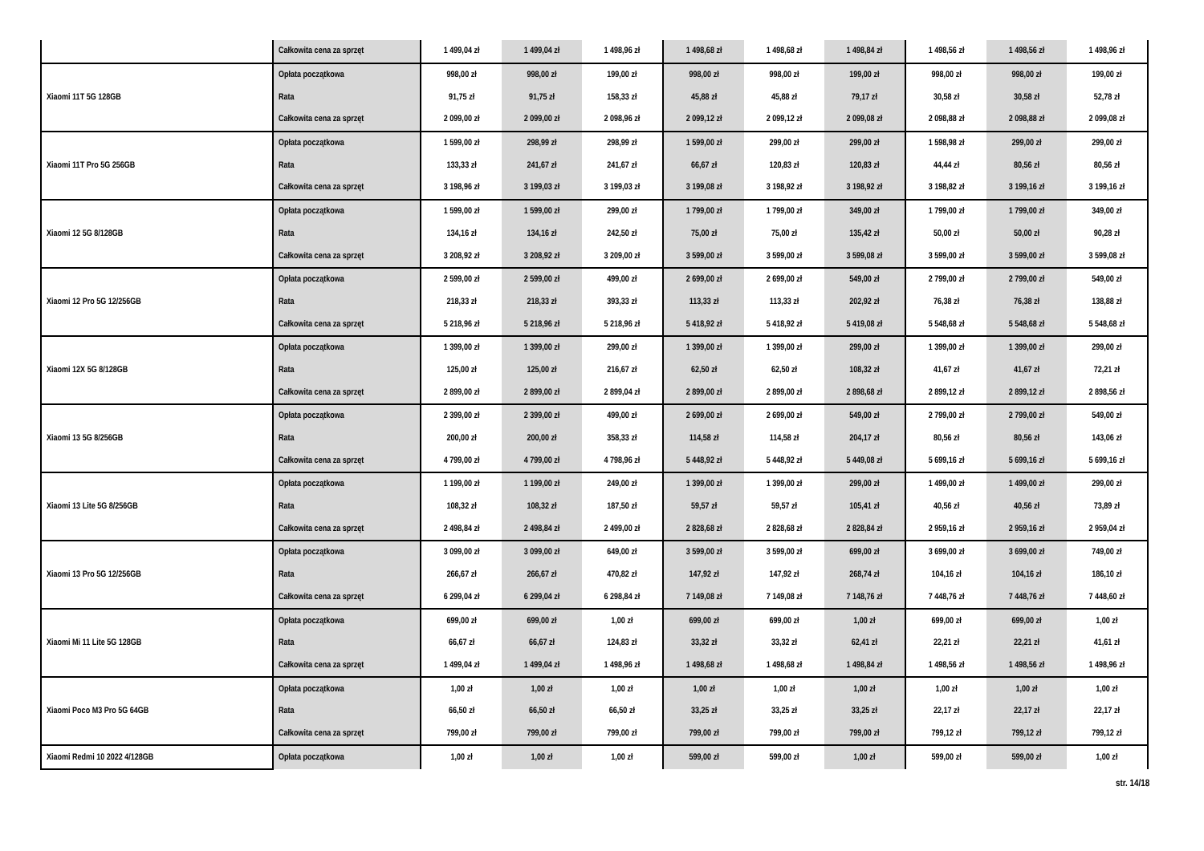| | Całkowita cena za sprzęt | 1 499,04 zł | 1 499,04 zł | 1 498,96 zł | 1 498,68 zł | 1 498,68 zł | 1 498,84 zł | 1 498,56 zł | 1 498,56 zł | 1 498,96 zł |
| Xiaomi 11T 5G 128GB | Opłata początkowa | 998,00 zł | 998,00 zł | 199,00 zł | 998,00 zł | 998,00 zł | 199,00 zł | 998,00 zł | 998,00 zł | 199,00 zł |
| | Rata | 91,75 zł | 91,75 zł | 158,33 zł | 45,88 zł | 45,88 zł | 79,17 zł | 30,58 zł | 30,58 zł | 52,78 zł |
| | Całkowita cena za sprzęt | 2 099,00 zł | 2 099,00 zł | 2 098,96 zł | 2 099,12 zł | 2 099,12 zł | 2 099,08 zł | 2 098,88 zł | 2 098,88 zł | 2 099,08 zł |
| Xiaomi 11T Pro 5G 256GB | Opłata początkowa | 1 599,00 zł | 298,99 zł | 298,99 zł | 1 599,00 zł | 299,00 zł | 299,00 zł | 1 598,98 zł | 299,00 zł | 299,00 zł |
| | Rata | 133,33 zł | 241,67 zł | 241,67 zł | 66,67 zł | 120,83 zł | 120,83 zł | 44,44 zł | 80,56 zł | 80,56 zł |
| | Całkowita cena za sprzęt | 3 198,96 zł | 3 199,03 zł | 3 199,03 zł | 3 199,08 zł | 3 198,92 zł | 3 198,92 zł | 3 198,82 zł | 3 199,16 zł | 3 199,16 zł |
| Xiaomi 12 5G 8/128GB | Opłata początkowa | 1 599,00 zł | 1 599,00 zł | 299,00 zł | 1 799,00 zł | 1 799,00 zł | 349,00 zł | 1 799,00 zł | 1 799,00 zł | 349,00 zł |
| | Rata | 134,16 zł | 134,16 zł | 242,50 zł | 75,00 zł | 75,00 zł | 135,42 zł | 50,00 zł | 50,00 zł | 90,28 zł |
| | Całkowita cena za sprzęt | 3 208,92 zł | 3 208,92 zł | 3 209,00 zł | 3 599,00 zł | 3 599,00 zł | 3 599,08 zł | 3 599,00 zł | 3 599,00 zł | 3 599,08 zł |
| Xiaomi 12 Pro 5G 12/256GB | Opłata początkowa | 2 599,00 zł | 2 599,00 zł | 499,00 zł | 2 699,00 zł | 2 699,00 zł | 549,00 zł | 2 799,00 zł | 2 799,00 zł | 549,00 zł |
| | Rata | 218,33 zł | 218,33 zł | 393,33 zł | 113,33 zł | 113,33 zł | 202,92 zł | 76,38 zł | 76,38 zł | 138,88 zł |
| | Całkowita cena za sprzęt | 5 218,96 zł | 5 218,96 zł | 5 218,96 zł | 5 418,92 zł | 5 418,92 zł | 5 419,08 zł | 5 548,68 zł | 5 548,68 zł | 5 548,68 zł |
| Xiaomi 12X 5G 8/128GB | Opłata początkowa | 1 399,00 zł | 1 399,00 zł | 299,00 zł | 1 399,00 zł | 1 399,00 zł | 299,00 zł | 1 399,00 zł | 1 399,00 zł | 299,00 zł |
| | Rata | 125,00 zł | 125,00 zł | 216,67 zł | 62,50 zł | 62,50 zł | 108,32 zł | 41,67 zł | 41,67 zł | 72,21 zł |
| | Całkowita cena za sprzęt | 2 899,00 zł | 2 899,00 zł | 2 899,04 zł | 2 899,00 zł | 2 899,00 zł | 2 898,68 zł | 2 899,12 zł | 2 899,12 zł | 2 898,56 zł |
| Xiaomi 13 5G 8/256GB | Opłata początkowa | 2 399,00 zł | 2 399,00 zł | 499,00 zł | 2 699,00 zł | 2 699,00 zł | 549,00 zł | 2 799,00 zł | 2 799,00 zł | 549,00 zł |
| | Rata | 200,00 zł | 200,00 zł | 358,33 zł | 114,58 zł | 114,58 zł | 204,17 zł | 80,56 zł | 80,56 zł | 143,06 zł |
| | Całkowita cena za sprzęt | 4 799,00 zł | 4 799,00 zł | 4 798,96 zł | 5 448,92 zł | 5 448,92 zł | 5 449,08 zł | 5 699,16 zł | 5 699,16 zł | 5 699,16 zł |
| Xiaomi 13 Lite 5G 8/256GB | Opłata początkowa | 1 199,00 zł | 1 199,00 zł | 249,00 zł | 1 399,00 zł | 1 399,00 zł | 299,00 zł | 1 499,00 zł | 1 499,00 zł | 299,00 zł |
| | Rata | 108,32 zł | 108,32 zł | 187,50 zł | 59,57 zł | 59,57 zł | 105,41 zł | 40,56 zł | 40,56 zł | 73,89 zł |
| | Całkowita cena za sprzęt | 2 498,84 zł | 2 498,84 zł | 2 499,00 zł | 2 828,68 zł | 2 828,68 zł | 2 828,84 zł | 2 959,16 zł | 2 959,16 zł | 2 959,04 zł |
| Xiaomi 13 Pro 5G 12/256GB | Opłata początkowa | 3 099,00 zł | 3 099,00 zł | 649,00 zł | 3 599,00 zł | 3 599,00 zł | 699,00 zł | 3 699,00 zł | 3 699,00 zł | 749,00 zł |
| | Rata | 266,67 zł | 266,67 zł | 470,82 zł | 147,92 zł | 147,92 zł | 268,74 zł | 104,16 zł | 104,16 zł | 186,10 zł |
| | Całkowita cena za sprzęt | 6 299,04 zł | 6 299,04 zł | 6 298,84 zł | 7 149,08 zł | 7 149,08 zł | 7 148,76 zł | 7 448,76 zł | 7 448,76 zł | 7 448,60 zł |
| Xiaomi Mi 11 Lite 5G 128GB | Opłata początkowa | 699,00 zł | 699,00 zł | 1,00 zł | 699,00 zł | 699,00 zł | 1,00 zł | 699,00 zł | 699,00 zł | 1,00 zł |
| | Rata | 66,67 zł | 66,67 zł | 124,83 zł | 33,32 zł | 33,32 zł | 62,41 zł | 22,21 zł | 22,21 zł | 41,61 zł |
| | Całkowita cena za sprzęt | 1 499,04 zł | 1 499,04 zł | 1 498,96 zł | 1 498,68 zł | 1 498,68 zł | 1 498,84 zł | 1 498,56 zł | 1 498,56 zł | 1 498,96 zł |
| Xiaomi Poco M3 Pro 5G 64GB | Opłata początkowa | 1,00 zł | 1,00 zł | 1,00 zł | 1,00 zł | 1,00 zł | 1,00 zł | 1,00 zł | 1,00 zł | 1,00 zł |
| | Rata | 66,50 zł | 66,50 zł | 66,50 zł | 33,25 zł | 33,25 zł | 33,25 zł | 22,17 zł | 22,17 zł | 22,17 zł |
| | Całkowita cena za sprzęt | 799,00 zł | 799,00 zł | 799,00 zł | 799,00 zł | 799,00 zł | 799,00 zł | 799,12 zł | 799,12 zł | 799,12 zł |
| Xiaomi Redmi 10 2022 4/128GB | Opłata początkowa | 1,00 zł | 1,00 zł | 1,00 zł | 599,00 zł | 599,00 zł | 1,00 zł | 599,00 zł | 599,00 zł | 1,00 zł |
str. 14/18